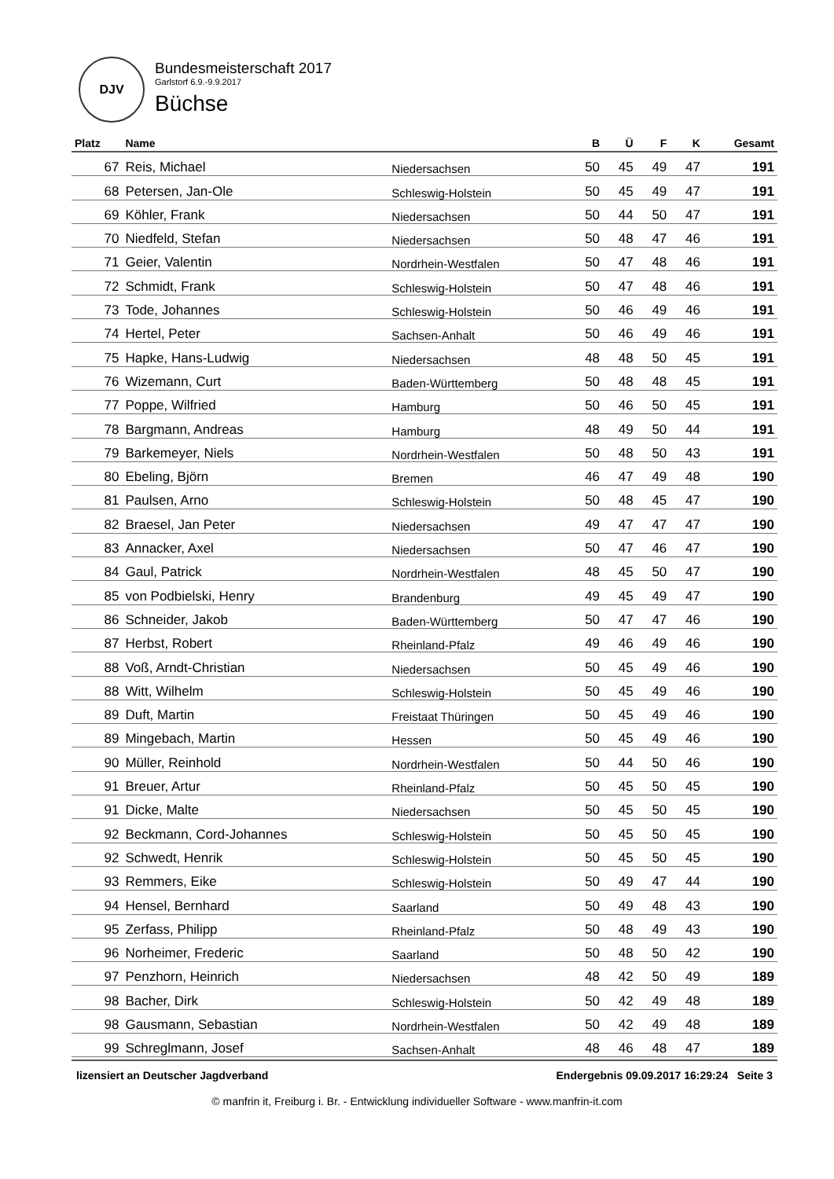DJV
Bundesmeisterschaft 2017
Garlstorf 6.9.-9.9.2017
Büchse
| Platz | Name | | B | Ü | F | K | Gesamt |
| --- | --- | --- | --- | --- | --- | --- | --- |
| 67 | Reis, Michael | Niedersachsen | 50 | 45 | 49 | 47 | 191 |
| 68 | Petersen, Jan-Ole | Schleswig-Holstein | 50 | 45 | 49 | 47 | 191 |
| 69 | Köhler, Frank | Niedersachsen | 50 | 44 | 50 | 47 | 191 |
| 70 | Niedfeld, Stefan | Niedersachsen | 50 | 48 | 47 | 46 | 191 |
| 71 | Geier, Valentin | Nordrhein-Westfalen | 50 | 47 | 48 | 46 | 191 |
| 72 | Schmidt, Frank | Schleswig-Holstein | 50 | 47 | 48 | 46 | 191 |
| 73 | Tode, Johannes | Schleswig-Holstein | 50 | 46 | 49 | 46 | 191 |
| 74 | Hertel, Peter | Sachsen-Anhalt | 50 | 46 | 49 | 46 | 191 |
| 75 | Hapke, Hans-Ludwig | Niedersachsen | 48 | 48 | 50 | 45 | 191 |
| 76 | Wizemann, Curt | Baden-Württemberg | 50 | 48 | 48 | 45 | 191 |
| 77 | Poppe, Wilfried | Hamburg | 50 | 46 | 50 | 45 | 191 |
| 78 | Bargmann, Andreas | Hamburg | 48 | 49 | 50 | 44 | 191 |
| 79 | Barkemeyer, Niels | Nordrhein-Westfalen | 50 | 48 | 50 | 43 | 191 |
| 80 | Ebeling, Björn | Bremen | 46 | 47 | 49 | 48 | 190 |
| 81 | Paulsen, Arno | Schleswig-Holstein | 50 | 48 | 45 | 47 | 190 |
| 82 | Braesel, Jan Peter | Niedersachsen | 49 | 47 | 47 | 47 | 190 |
| 83 | Annacker, Axel | Niedersachsen | 50 | 47 | 46 | 47 | 190 |
| 84 | Gaul, Patrick | Nordrhein-Westfalen | 48 | 45 | 50 | 47 | 190 |
| 85 | von Podbielski, Henry | Brandenburg | 49 | 45 | 49 | 47 | 190 |
| 86 | Schneider, Jakob | Baden-Württemberg | 50 | 47 | 47 | 46 | 190 |
| 87 | Herbst, Robert | Rheinland-Pfalz | 49 | 46 | 49 | 46 | 190 |
| 88 | Voß, Arndt-Christian | Niedersachsen | 50 | 45 | 49 | 46 | 190 |
| 88 | Witt, Wilhelm | Schleswig-Holstein | 50 | 45 | 49 | 46 | 190 |
| 89 | Duft, Martin | Freistaat Thüringen | 50 | 45 | 49 | 46 | 190 |
| 89 | Mingebach, Martin | Hessen | 50 | 45 | 49 | 46 | 190 |
| 90 | Müller, Reinhold | Nordrhein-Westfalen | 50 | 44 | 50 | 46 | 190 |
| 91 | Breuer, Artur | Rheinland-Pfalz | 50 | 45 | 50 | 45 | 190 |
| 91 | Dicke, Malte | Niedersachsen | 50 | 45 | 50 | 45 | 190 |
| 92 | Beckmann, Cord-Johannes | Schleswig-Holstein | 50 | 45 | 50 | 45 | 190 |
| 92 | Schwedt, Henrik | Schleswig-Holstein | 50 | 45 | 50 | 45 | 190 |
| 93 | Remmers, Eike | Schleswig-Holstein | 50 | 49 | 47 | 44 | 190 |
| 94 | Hensel, Bernhard | Saarland | 50 | 49 | 48 | 43 | 190 |
| 95 | Zerfass, Philipp | Rheinland-Pfalz | 50 | 48 | 49 | 43 | 190 |
| 96 | Norheimer, Frederic | Saarland | 50 | 48 | 50 | 42 | 190 |
| 97 | Penzhorn, Heinrich | Niedersachsen | 48 | 42 | 50 | 49 | 189 |
| 98 | Bacher, Dirk | Schleswig-Holstein | 50 | 42 | 49 | 48 | 189 |
| 98 | Gausmann, Sebastian | Nordrhein-Westfalen | 50 | 42 | 49 | 48 | 189 |
| 99 | Schreglmann, Josef | Sachsen-Anhalt | 48 | 46 | 48 | 47 | 189 |
lizensiert an Deutscher Jagdverband Endergebnis 09.09.2017 16:29:24 Seite 3
© manfrin it, Freiburg i. Br. - Entwicklung individueller Software - www.manfrin-it.com